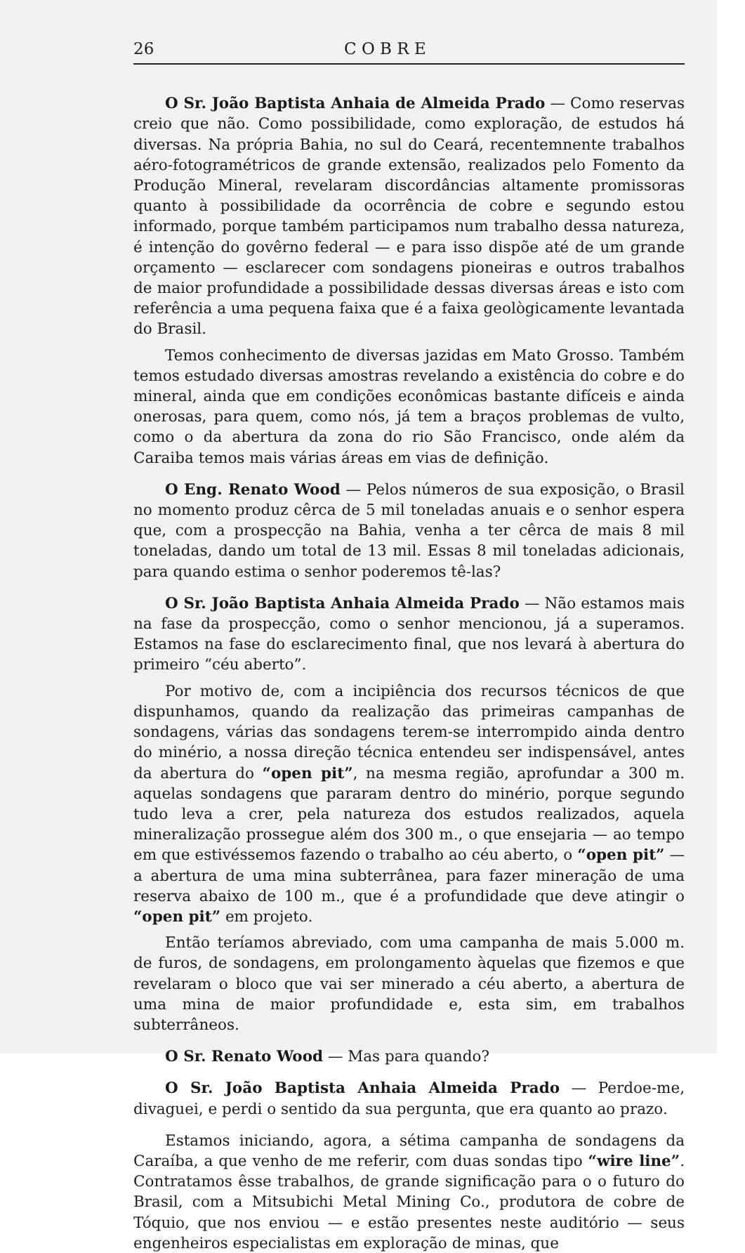26 C O B R E
O Sr. João Baptista Anhaia de Almeida Prado — Como reservas creio que não. Como possibilidade, como exploração, de estudos há diversas. Na própria Bahia, no sul do Ceará, recentemnente trabalhos aéro-fotogramétricos de grande extensão, realizados pelo Fomento da Produção Mineral, revelaram discordâncias altamente promissoras quanto à possibilidade da ocorrência de cobre e segundo estou informado, porque também participamos num trabalho dessa natureza, é intenção do govêrno federal — e para isso dispõe até de um grande orçamento — esclarecer com sondagens pioneiras e outros trabalhos de maior profundidade a possibilidade dessas diversas áreas e isto com referência a uma pequena faixa que é a faixa geològicamente levantada do Brasil.
Temos conhecimento de diversas jazidas em Mato Grosso. Também temos estudado diversas amostras revelando a existência do cobre e do mineral, ainda que em condições econômicas bastante difíceis e ainda onerosas, para quem, como nós, já tem a braços problemas de vulto, como o da abertura da zona do rio São Francisco, onde além da Caraiba temos mais várias áreas em vias de definição.
O Eng. Renato Wood — Pelos números de sua exposição, o Brasil no momento produz cêrca de 5 mil toneladas anuais e o senhor espera que, com a prospecção na Bahia, venha a ter cêrca de mais 8 mil toneladas, dando um total de 13 mil. Essas 8 mil toneladas adicionais, para quando estima o senhor poderemos tê-las?
O Sr. João Baptista Anhaia Almeida Prado — Não estamos mais na fase da prospecção, como o senhor mencionou, já a superamos. Estamos na fase do esclarecimento final, que nos levará à abertura do primeiro “céu aberto”.
Por motivo de, com a incipiência dos recursos técnicos de que dispunhamos, quando da realização das primeiras campanhas de sondagens, várias das sondagens terem-se interrompido ainda dentro do minério, a nossa direção técnica entendeu ser indispensável, antes da abertura do “open pit”, na mesma região, aprofundar a 300 m. aquelas sondagens que pararam dentro do minério, porque segundo tudo leva a crer, pela natureza dos estudos realizados, aquela mineralização prossegue além dos 300 m., o que ensejaria — ao tempo em que estivéssemos fazendo o trabalho ao céu aberto, o “open pit” — a abertura de uma mina subterrânea, para fazer mineração de uma reserva abaixo de 100 m., que é a profundidade que deve atingir o “open pit” em projeto.
Então teríamos abreviado, com uma campanha de mais 5.000 m. de furos, de sondagens, em prolongamento àquelas que fizemos e que revelaram o bloco que vai ser minerado a céu aberto, a abertura de uma mina de maior profundidade e, esta sim, em trabalhos subterrâneos.
O Sr. Renato Wood — Mas para quando?
O Sr. João Baptista Anhaia Almeida Prado — Perdoe-me, divaguei, e perdi o sentido da sua pergunta, que era quanto ao prazo.
Estamos iniciando, agora, a sétima campanha de sondagens da Caraíba, a que venho de me referir, com duas sondas tipo “wire line”. Contratamos êsse trabalhos, de grande significação para o o futuro do Brasil, com a Mitsubichi Metal Mining Co., produtora de cobre de Tóquio, que nos enviou — e estão presentes neste auditório — seus engenheiros especialistas em exploração de minas, que